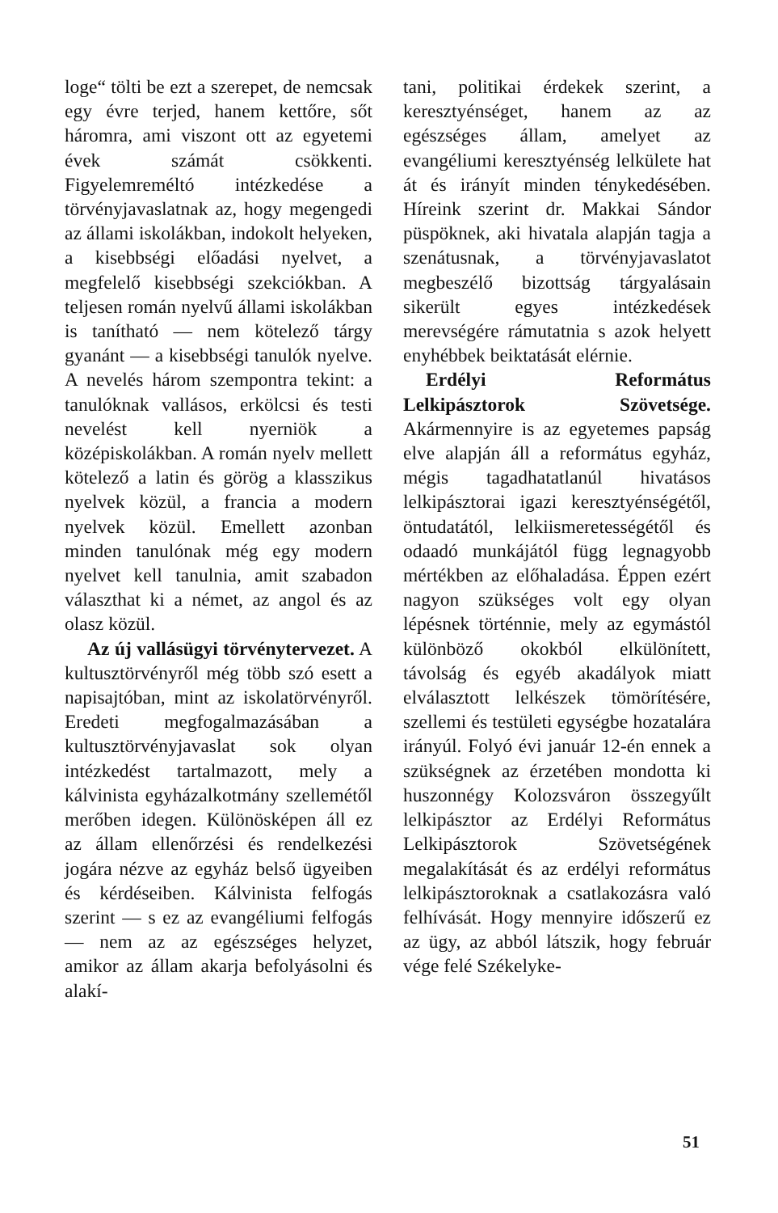loge“ tölti be ezt a szerepet, de nemcsak egy évre terjed, hanem kettőre, sőt háromra, ami viszont ott az egyetemi évek számát csökkenti. Figyelemreméltó intézkedése a törvényjavaslatnak az, hogy megengedi az állami iskolákban, indokolt helyeken, a kisebbségi előadási nyelvet, a megfelelő kisebbségi szekciókban. A teljesen román nyelvű állami iskolákban is tanítható — nem kötelező tárgy gyanánt — a kisebbségi tanulók nyelve. A nevelés három szempontra tekint: a tanulóknak vallásos, erkölcsi és testi nevelést kell nyerniök a középiskolákban. A román nyelv mellett kötelező a latin és görög a klasszikus nyelvek közül, a francia a modern nyelvek közül. Emellett azonban minden tanulónak még egy modern nyelvet kell tanulnia, amit szabadon választhat ki a német, az angol és az olasz közül.
Az új vallásügyi törvénytervezet. A kultusztörvényről még több szó esett a napisajtóban, mint az iskolatörvényről. Eredeti megfogalmazásában a kultusztörvényjavaslat sok olyan intézkedést tartalmazott, mely a kálvinista egyházalkotmány szellemétől merőben idegen. Különösképen áll ez az állam ellenőrzési és rendelkezési jogára nézve az egyház belső ügyeiben és kérdéseiben. Kálvinista felfogás szerint — s ez az evangéliumi felfogás — nem az az egészséges helyzet, amikor az állam akarja befolyásolni és alakí-
tani, politikai érdekek szerint, a keresztyénséget, hanem az az egészséges állam, amelyet az evangéliumi keresztyénség lelkülete hat át és irányít minden ténykedésében. Híreink szerint dr. Makkai Sándor püspöknek, aki hivatala alapján tagja a szenátusnak, a törvényjavaslatot megbeszélő bizottság tárgyalásain sikerült egyes intézkedések merevségére rámutatnia s azok helyett enyhébbek beiktatását elérnie.
Erdélyi Református Lelkipásztorok Szövetsége. Akármennyire is az egyetemes papság elve alapján áll a református egyház, mégis tagadhatatlanúl hivatásos lelkipásztorai igazi keresztyénségétől, öntudatától, lelkiismeretességétől és odaadó munkájától függ legnagyobb mértékben az előhaladása. Éppen ezért nagyon szükséges volt egy olyan lépésnek történnie, mely az egymástól különböző okokból elkülönített, távolság és egyéb akadályok miatt elválasztott lelkészek tömörítésére, szellemi és testületi egységbe hozatalára irányúl. Folyó évi január 12-én ennek a szükségnek az érzetében mondotta ki huszonnégy Kolozsváron összegyűlt lelkipásztor az Erdélyi Református Lelkipásztorok Szövetségének megalakítását és az erdélyi református lelkipásztoroknak a csatlakozásra való felhívását. Hogy mennyire időszerű ez az ügy, az abból látszik, hogy február vége felé Székelyke-
51